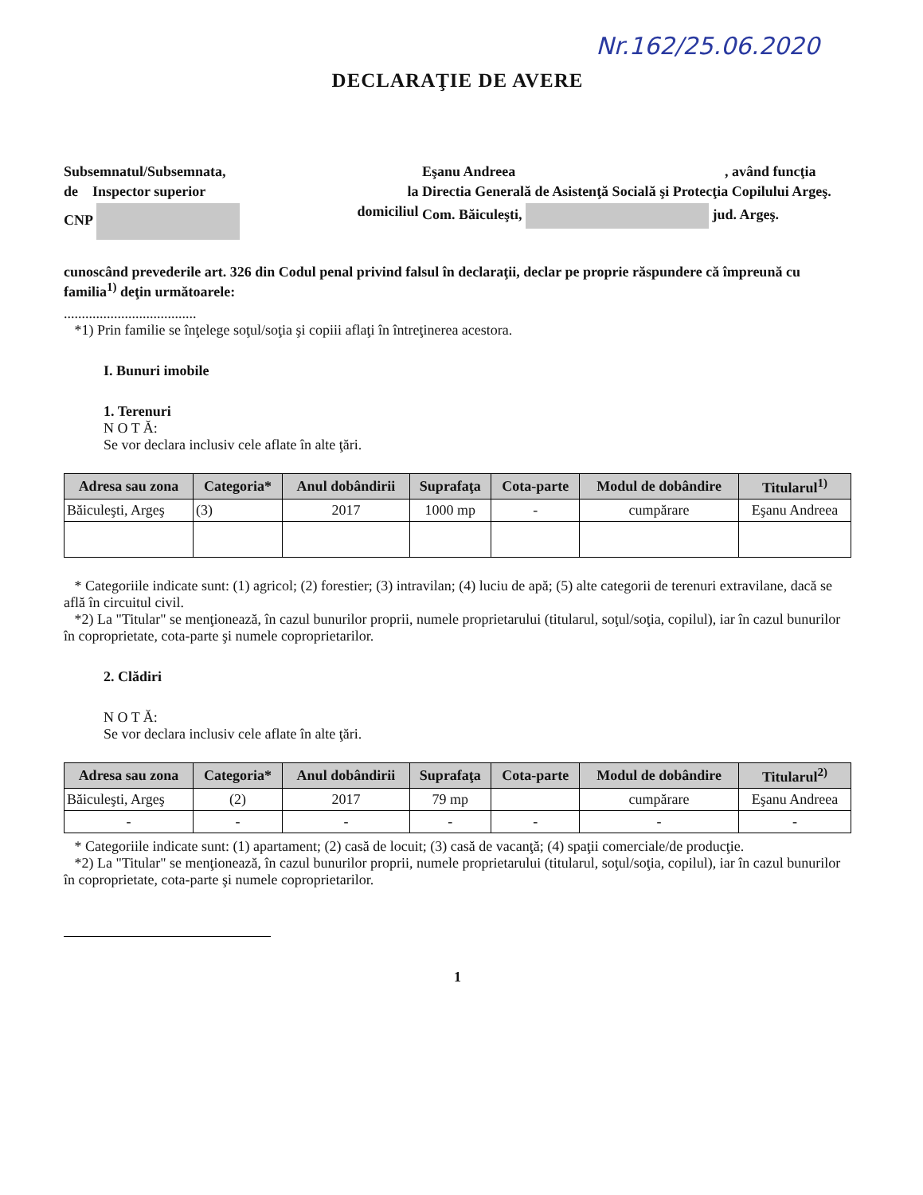Nr.162/25.06.2020
DECLARAŢIE DE AVERE
Subsemnatul/Subsemnata,
Eşanu Andreea
, având funcţia
de Inspector superior
la
Directia Generală de Asistenţă Socială şi Protecţia Copilului Argeş.
CNP
domiciliul
Com. Băiculeşti, jud. Argeş.
cunoscând prevederile art. 326 din Codul penal privind falsul în declaraţii, declar pe proprie răspundere că împreună cu familia<sup>1)</sup> deţin următoarele:
.....................................
*1) Prin familie se înţelege soţul/soţia şi copiii aflaţi în întreţinerea acestora.
I. Bunuri imobile
1. Terenuri
N O T Ă:
Se vor declara inclusiv cele aflate în alte ţări.
| Adresa sau zona | Categoria* | Anul dobândirii | Suprafaţa | Cota-parte | Modul de dobândire | Titularul<sup>1)</sup> |
| --- | --- | --- | --- | --- | --- | --- |
| Băiculeşti, Argeş | (3) | 2017 | 1000 mp | - | cumpărare | Eşanu Andreea |
* Categoriile indicate sunt: (1) agricol; (2) forestier; (3) intravilan; (4) luciu de apă; (5) alte categorii de terenuri extravilane, dacă se află în circuitul civil.
*2) La "Titular" se menţionează, în cazul bunurilor proprii, numele proprietarului (titularul, soţul/soţia, copilul), iar în cazul bunurilor în coproprietate, cota-parte şi numele coproprietarilor.
2. Clădiri
N O T Ă:
Se vor declara inclusiv cele aflate în alte ţări.
| Adresa sau zona | Categoria* | Anul dobândirii | Suprafaţa | Cota-parte | Modul de dobândire | Titularul<sup>2)</sup> |
| --- | --- | --- | --- | --- | --- | --- |
| Băiculeşti, Argeş | (2) | 2017 | 79 mp | | cumpărare | Eşanu Andreea |
| - | - | - | - | - | - | - |
* Categoriile indicate sunt: (1) apartament; (2) casă de locuit; (3) casă de vacanţă; (4) spaţii comerciale/de producţie.
*2) La "Titular" se menţionează, în cazul bunurilor proprii, numele proprietarului (titularul, soţul/soţia, copilul), iar în cazul bunurilor în coproprietate, cota-parte şi numele coproprietarilor.
1